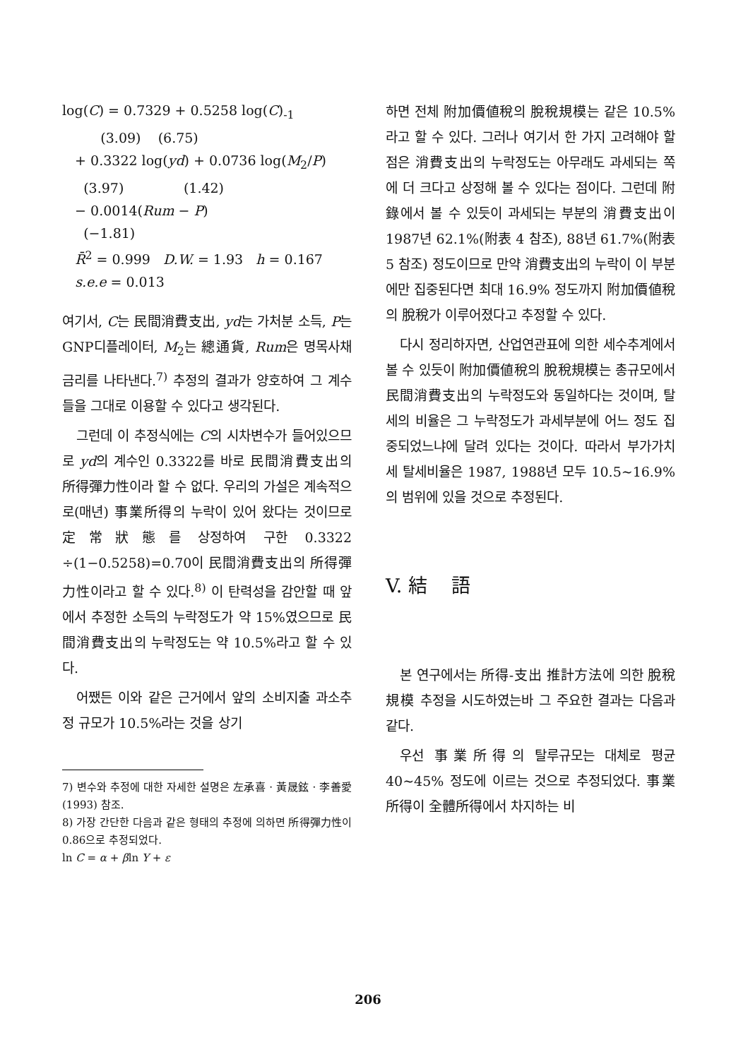log(C) = 0.7329 + 0.5258 log(C)<sub>-1</sub>
(3.09) (6.75)
+ 0.3322 log(yd) + 0.0736 log(M<sub>2</sub>/P)
(3.97) (1.42)
− 0.0014(Rum − P)
(−1.81)
R̄<sup>2</sup> = 0.999 D.W. = 1.93 h = 0.167
s.e.e = 0.013
여기서, C는 民間消費支出, yd는 가처분 소득, P는 GNP디플레이터, M<sub>2</sub>는 總通貨, Rum은 명목사채금리를 나타낸다.<sup>7)</sup> 추정의 결과가 양호하여 그 계수들을 그대로 이용할 수 있다고 생각된다.
그런데 이 추정식에는 C의 시차변수가 들어있으므로 yd의 계수인 0.3322를 바로 民間消費支出의 所得彈力性이라 할 수 없다. 우리의 가설은 계속적으로(매년) 事業所得의 누락이 있어 왔다는 것이므로 定常狀態를 상정하여 구한 0.3322 ÷(1−0.5258)=0.70이 民間消費支出의 所得彈力性이라고 할 수 있다.<sup>8)</sup> 이 탄력성을 감안할 때 앞에서 추정한 소득의 누락정도가 약 15%였으므로 民間消費支出의 누락정도는 약 10.5%라고 할 수 있다.
어쨌든 이와 같은 근거에서 앞의 소비지출 과소추정 규모가 10.5%라는 것을 상기
7) 변수와 추정에 대한 자세한 설명은 左承喜 · 黃晟鉉 · 李善愛(1993) 참조.
8) 가장 간단한 다음과 같은 형태의 추정에 의하면 所得彈力性이 0.86으로 추정되었다.
ln C = α + βln Y + ε
하면 전체 附加價値稅의 脫稅規模는 같은 10.5%라고 할 수 있다. 그러나 여기서 한 가지 고려해야 할 점은 消費支出의 누락정도는 아무래도 과세되는 쪽에 더 크다고 상정해 볼 수 있다는 점이다. 그런데 附錄에서 볼 수 있듯이 과세되는 부분의 消費支出이 1987년 62.1%(附表 4 참조), 88년 61.7%(附表 5 참조) 정도이므로 만약 消費支出의 누락이 이 부분에만 집중된다면 최대 16.9% 정도까지 附加價値稅의 脫稅가 이루어졌다고 추정할 수 있다.
다시 정리하자면, 산업연관표에 의한 세수추계에서 볼 수 있듯이 附加價値稅의 脫稅規模는 총규모에서 民間消費支出의 누락정도와 동일하다는 것이며, 탈세의 비율은 그 누락정도가 과세부분에 어느 정도 집중되었느냐에 달려 있다는 것이다. 따라서 부가가치세 탈세비율은 1987, 1988년 모두 10.5∼16.9%의 범위에 있을 것으로 추정된다.
V. 結 語
본 연구에서는 所得-支出 推計方法에 의한 脫稅規模 추정을 시도하였는바 그 주요한 결과는 다음과 같다.
우선 事業所得의 탈루규모는 대체로 평균 40∼45% 정도에 이르는 것으로 추정되었다. 事業所得이 全體所得에서 차지하는 비
206